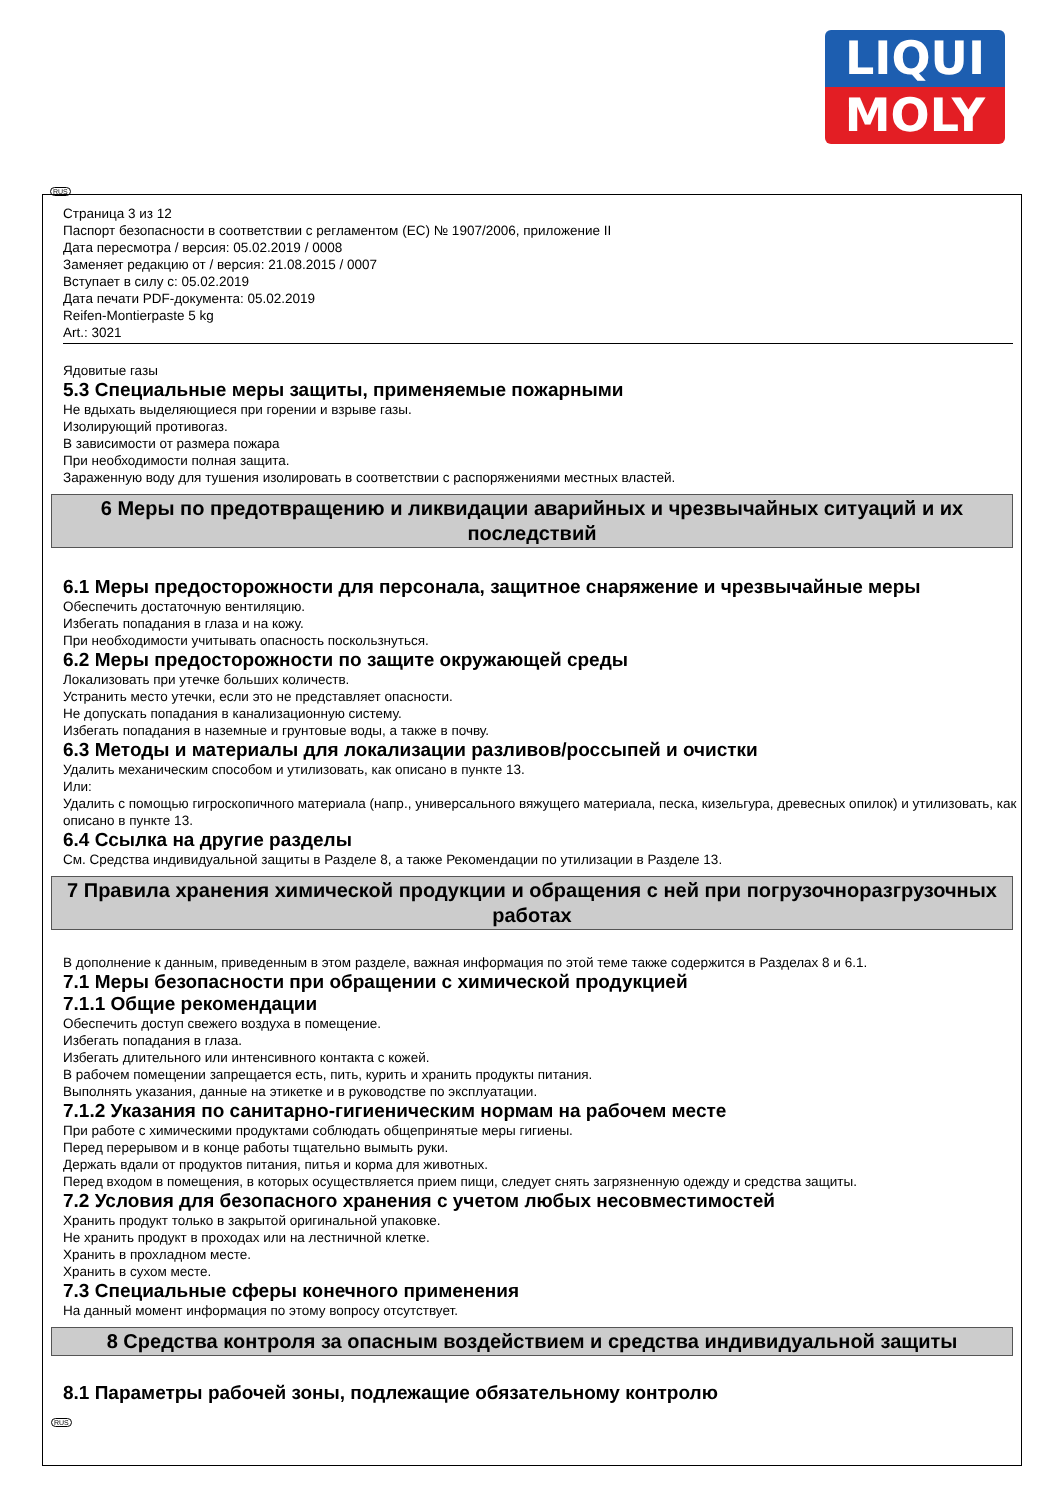LIQUI
MOLY
RUS
Страница 3 из 12
Паспорт безопасности в соответствии с регламентом (ЕС) № 1907/2006, приложение II
Дата пересмотра / версия: 05.02.2019 / 0008
Заменяет редакцию от / версия: 21.08.2015 / 0007
Вступает в силу с: 05.02.2019
Дата печати PDF-документа: 05.02.2019
Reifen-Montierpaste 5 kg
Art.: 3021
Ядовитые газы
5.3 Специальные меры защиты, применяемые пожарными
Не вдыхать выделяющиеся при горении и взрыве газы.
Изолирующий противогаз.
В зависимости от размера пожара
При необходимости полная защита.
Зараженную воду для тушения изолировать в соответствии с распоряжениями местных властей.
6 Меры по предотвращению и ликвидации аварийных и чрезвычайных ситуаций и их последствий
6.1 Меры предосторожности для персонала, защитное снаряжение и чрезвычайные меры
Обеспечить достаточную вентиляцию.
Избегать попадания в глаза и на кожу.
При необходимости учитывать опасность поскользнуться.
6.2 Меры предосторожности по защите окружающей среды
Локализовать при утечке больших количеств.
Устранить место утечки, если это не представляет опасности.
Не допускать попадания в канализационную систему.
Избегать попадания в наземные и грунтовые воды, а также в почву.
6.3 Методы и материалы для локализации разливов/россыпей и очистки
Удалить механическим способом и утилизовать, как описано в пункте 13.
Или:
Удалить с помощью гигроскопичного материала (напр., универсального вяжущего материала, песка, кизельгура, древесных опилок) и утилизовать, как описано в пункте 13.
6.4 Ссылка на другие разделы
См. Средства индивидуальной защиты в Разделе 8, а также Рекомендации по утилизации в Разделе 13.
7 Правила хранения химической продукции и обращения с ней при погрузочноразгрузочных работах
В дополнение к данным, приведенным в этом разделе, важная информация по этой теме также содержится в Разделах 8 и 6.1.
7.1 Меры безопасности при обращении с химической продукцией
7.1.1 Общие рекомендации
Обеспечить доступ свежего воздуха в помещение.
Избегать попадания в глаза.
Избегать длительного или интенсивного контакта с кожей.
В рабочем помещении запрещается есть, пить, курить и хранить продукты питания.
Выполнять указания, данные на этикетке и в руководстве по эксплуатации.
7.1.2 Указания по санитарно-гигиеническим нормам на рабочем месте
При работе с химическими продуктами соблюдать общепринятые меры гигиены.
Перед перерывом и в конце работы тщательно вымыть руки.
Держать вдали от продуктов питания, питья и корма для животных.
Перед входом в помещения, в которых осуществляется прием пищи, следует снять загрязненную одежду и средства защиты.
7.2 Условия для безопасного хранения с учетом любых несовместимостей
Хранить продукт только в закрытой оригинальной упаковке.
Не хранить продукт в проходах или на лестничной клетке.
Хранить в прохладном месте.
Хранить в сухом месте.
7.3 Специальные сферы конечного применения
На данный момент информация по этому вопросу отсутствует.
8 Средства контроля за опасным воздействием и средства индивидуальной защиты
8.1 Параметры рабочей зоны, подлежащие обязательному контролю
RUS